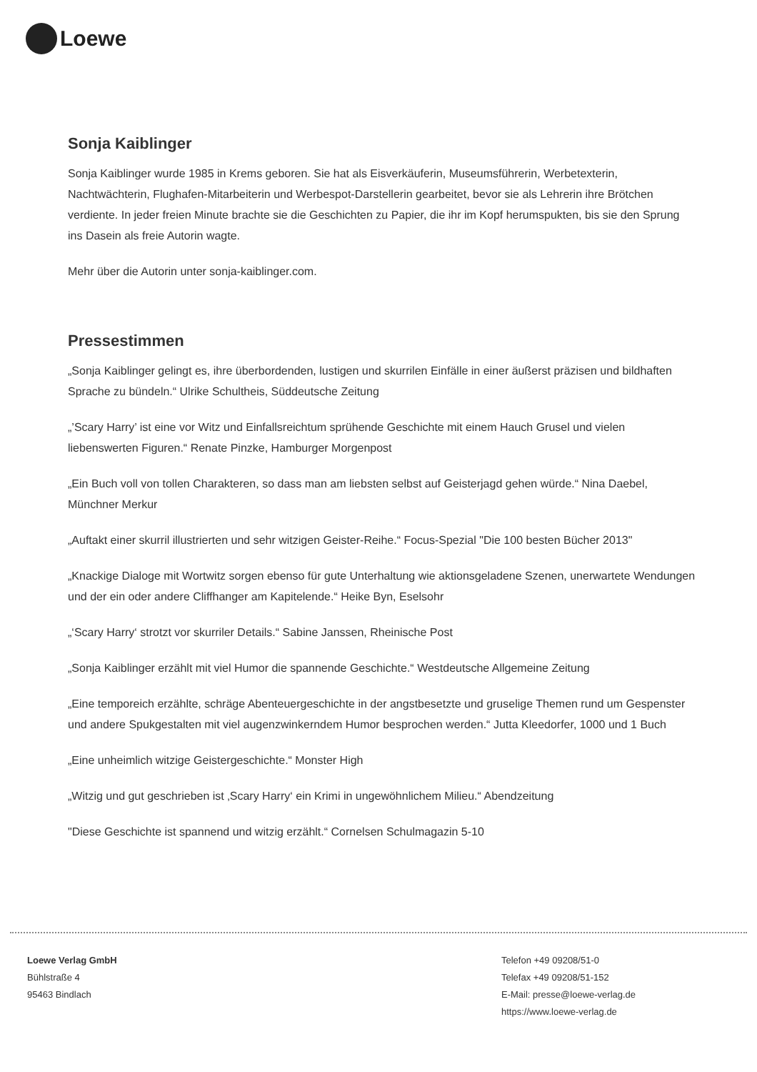Loewe
Sonja Kaiblinger
Sonja Kaiblinger wurde 1985 in Krems geboren. Sie hat als Eisverkäuferin, Museumsführerin, Werbetexterin, Nachtwächterin, Flughafen-Mitarbeiterin und Werbespot-Darstellerin gearbeitet, bevor sie als Lehrerin ihre Brötchen verdiente. In jeder freien Minute brachte sie die Geschichten zu Papier, die ihr im Kopf herumspukten, bis sie den Sprung ins Dasein als freie Autorin wagte.
Mehr über die Autorin unter sonja-kaiblinger.com.
Pressestimmen
„Sonja Kaiblinger gelingt es, ihre überbordenden, lustigen und skurrilen Einfälle in einer äußerst präzisen und bildhaften Sprache zu bündeln.“ Ulrike Schultheis, Süddeutsche Zeitung
„’Scary Harry’ ist eine vor Witz und Einfallsreichtum sprühende Geschichte mit einem Hauch Grusel und vielen liebenswerten Figuren.“ Renate Pinzke, Hamburger Morgenpost
„Ein Buch voll von tollen Charakteren, so dass man am liebsten selbst auf Geisterjagd gehen würde.“ Nina Daebel, Münchner Merkur
„Auftakt einer skurril illustrierten und sehr witzigen Geister-Reihe.“ Focus-Spezial "Die 100 besten Bücher 2013"
„Knackige Dialoge mit Wortwitz sorgen ebenso für gute Unterhaltung wie aktionsgeladene Szenen, unerwartete Wendungen und der ein oder andere Cliffhanger am Kapitelende.“ Heike Byn, Eselsohr
„‘Scary Harry‘ strotzt vor skurriler Details.“ Sabine Janssen, Rheinische Post
„Sonja Kaiblinger erzählt mit viel Humor die spannende Geschichte.“ Westdeutsche Allgemeine Zeitung
„Eine temporeich erzählte, schräge Abenteuergeschichte in der angstbesetzte und gruselige Themen rund um Gespenster und andere Spukgestalten mit viel augenzwinkerndem Humor besprochen werden.“ Jutta Kleedorfer, 1000 und 1 Buch
„Eine unheimlich witzige Geistergeschichte.“ Monster High
„Witzig und gut geschrieben ist ‚Scary Harry‘ ein Krimi in ungewöhnlichem Milieu.“ Abendzeitung
"Diese Geschichte ist spannend und witzig erzählt.“ Cornelsen Schulmagazin 5-10
Loewe Verlag GmbH
Bühlstraße 4
95463 Bindlach
Telefon +49 09208/51-0
Telefax +49 09208/51-152
E-Mail: presse@loewe-verlag.de
https://www.loewe-verlag.de